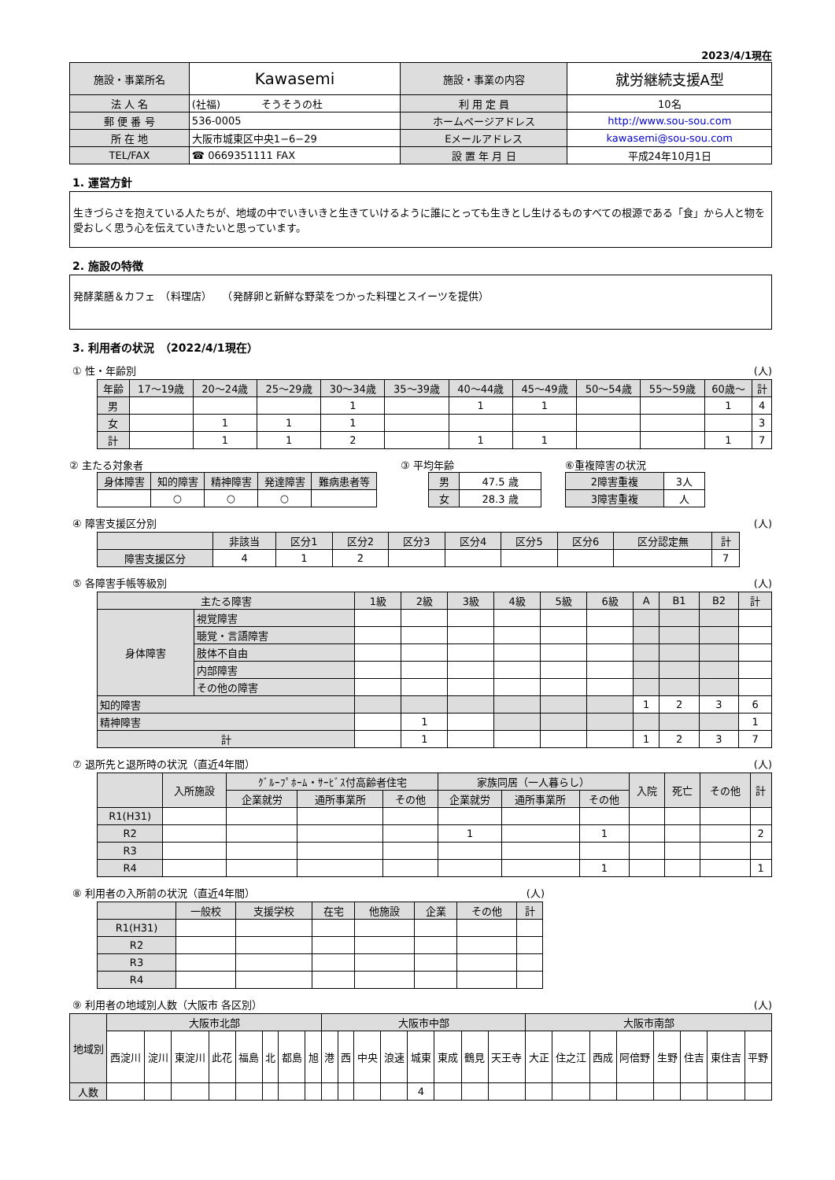2023/4/1現在
| 施設・事業所名 | Kawasemi | 施設・事業の内容 | 就労継続支援A型 |
| 法 人 名 | (社福) そうそうの杜 | 利 用 定 員 | 10名 |
| 郵 便 番 号 | 536-0005 | ホームページアドレス | http://www.sou-sou.com |
| 所 在 地 | 大阪市城東区中央1−6−29 | Eメールアドレス | kawasemi@sou-sou.com |
| TEL/FAX | ☎ 0669351111 FAX | 設 置 年 月 日 | 平成24年10月1日 |
1. 運営方針
生きづらさを抱えている人たちが、地域の中でいきいきと生きていけるように誰にとっても生きとし生けるものすべての根源である「食」から人と物を愛おしく思う心を伝えていきたいと思っています。
2. 施設の特徴
発酵薬膳＆カフェ　（料理店）　　（発酵卵と新鮮な野菜をつかった料理とスイーツを提供）
3. 利用者の状況　（2022/4/1現在）
① 性・年齢別 (人)
| 年齢 | 17〜19歳 | 20〜24歳 | 25〜29歳 | 30〜34歳 | 35〜39歳 | 40〜44歳 | 45〜49歳 | 50〜54歳 | 55〜59歳 | 60歳〜 | 計 |
| 男 | | | | 1 | | 1 | 1 | | | 1 | 4 |
| 女 | | 1 | 1 | 1 | | | | | | | 3 |
| 計 | | 1 | 1 | 2 | | 1 | 1 | | | 1 | 7 |
② 主たる対象者
| 身体障害 | 知的障害 | 精神障害 | 発達障害 | 難病患者等 |
| | ○ | ○ | ○ | |
③ 平均年齢
| 男 | 47.5 歳 |
| 女 | 28.3 歳 |
⑥重複障害の状況
| 2障害重複 | 3人 |
| 3障害重複 | 人 |
④ 障害支援区分別 (人)
| | 非該当 | 区分1 | 区分2 | 区分3 | 区分4 | 区分5 | 区分6 | 区分認定無 | 計 |
| 障害支援区分 | 4 | 1 | 2 | | | | | | 7 |
⑤ 各障害手帳等級別 (人)
| 主たる障害 | | 1級 | 2級 | 3級 | 4級 | 5級 | 6級 | A | B1 | B2 | 計 |
| 身体障害 | 視覚障害 | | | | | | | | | | |
| | 聴覚・言語障害 | | | | | | | | | | |
| | 肢体不自由 | | | | | | | | | | |
| | 内部障害 | | | | | | | | | | |
| | その他の障害 | | | | | | | | | | |
| 知的障害 | | | | | | | | 1 | 2 | 3 | 6 |
| 精神障害 | | | 1 | | | | | | | | 1 |
| 計 | | | 1 | | | | | 1 | 2 | 3 | 7 |
⑦ 退所先と退所時の状況（直近4年間） (人)
| | 入所施設 | ｸﾞﾙｰﾌﾟﾎｰﾑ・ｻｰﾋﾞｽ付高齢者住宅 | | | 家族同居（一人暮らし） | | | 入院 | 死亡 | その他 | 計 |
| | | 企業就労 | 通所事業所 | その他 | 企業就労 | 通所事業所 | その他 | | | | |
| R1(H31) | | | | | | | | | | | |
| R2 | | | | | 1 | | 1 | | | | 2 |
| R3 | | | | | | | | | | | |
| R4 | | | | | | | 1 | | | | 1 |
⑧ 利用者の入所前の状況（直近4年間） (人)
| | 一般校 | 支援学校 | 在宅 | 他施設 | 企業 | その他 | 計 |
| R1(H31) | | | | | | | |
| R2 | | | | | | | |
| R3 | | | | | | | |
| R4 | | | | | | | |
⑨ 利用者の地域別人数（大阪市 各区別） (人)
| 地域別 | 大阪市北部 | | | | | | | | 大阪市中部 | | | | | | | | 大阪市南部 | | | | | | | |
| | 西淀川 | 淀川 | 東淀川 | 此花 | 福島 | 北 | 都島 | 旭 | 港 | 西 | 中央 | 浪速 | 城東 | 東成 | 鶴見 | 天王寺 | 大正 | 住之江 | 西成 | 阿倍野 | 生野 | 住吉 | 東住吉 | 平野 |
| 人数 | | | | | | | | | | | | | 4 | | | | | | | | | | | |